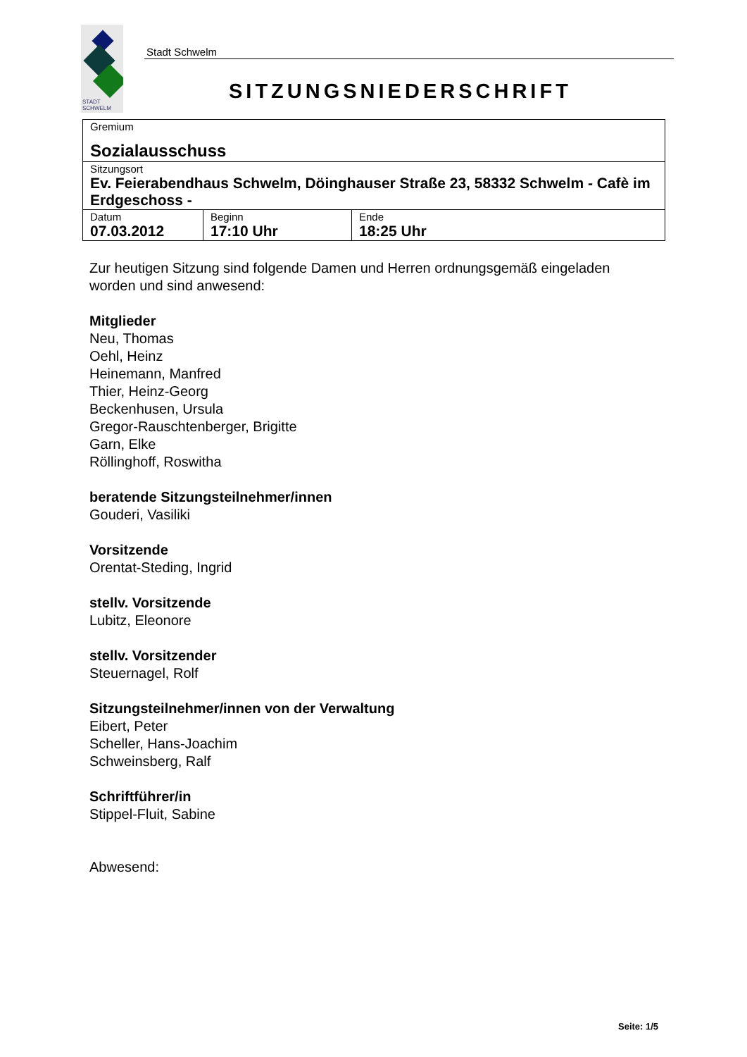STADT
SCHWELM
Stadt Schwelm
SITZUNGSNIEDERSCHRIFT
| Gremium Sozialausschuss | | |
| Sitzungsort Ev. Feierabendhaus Schwelm, Döinghauser Straße 23, 58332 Schwelm - Cafè im Erdgeschoss - | | |
| Datum 07.03.2012 | Beginn 17:10 Uhr | Ende 18:25 Uhr |
Zur heutigen Sitzung sind folgende Damen und Herren ordnungsgemäß eingeladen worden und sind anwesend:
Mitglieder
Neu, Thomas
Oehl, Heinz
Heinemann, Manfred
Thier, Heinz-Georg
Beckenhusen, Ursula
Gregor-Rauschtenberger, Brigitte
Garn, Elke
Röllinghoff, Roswitha
beratende Sitzungsteilnehmer/innen
Gouderi, Vasiliki
Vorsitzende
Orentat-Steding, Ingrid
stellv. Vorsitzende
Lubitz, Eleonore
stellv. Vorsitzender
Steuernagel, Rolf
Sitzungsteilnehmer/innen von der Verwaltung
Eibert, Peter
Scheller, Hans-Joachim
Schweinsberg, Ralf
Schriftführer/in
Stippel-Fluit, Sabine
Abwesend:
Seite: 1/5